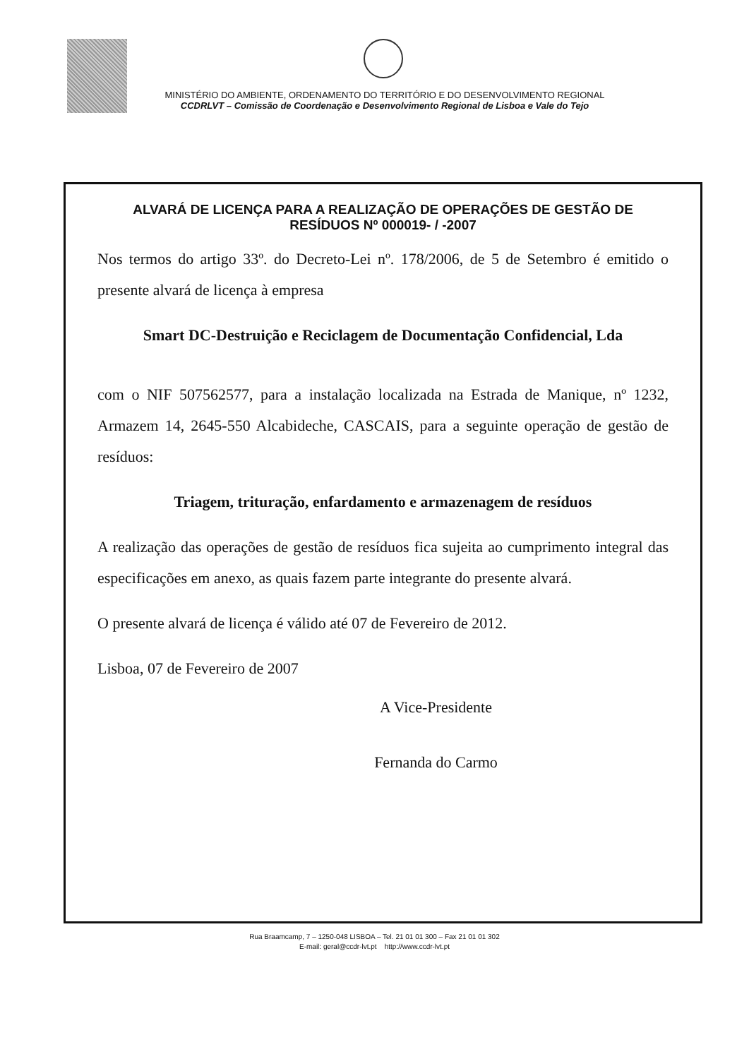MINISTÉRIO DO AMBIENTE, ORDENAMENTO DO TERRITÓRIO E DO DESENVOLVIMENTO REGIONAL
CCDRLVT – Comissão de Coordenação e Desenvolvimento Regional de Lisboa e Vale do Tejo
ALVARÁ DE LICENÇA PARA A REALIZAÇÃO DE OPERAÇÕES DE GESTÃO DE RESÍDUOS Nº 000019- / -2007
Nos termos do artigo 33º. do Decreto-Lei nº. 178/2006, de 5 de Setembro é emitido o presente alvará de licença à empresa
Smart DC-Destruição e Reciclagem de Documentação Confidencial, Lda
com o NIF 507562577, para a instalação localizada na Estrada de Manique, nº 1232, Armazem 14, 2645-550 Alcabideche, CASCAIS, para a seguinte operação de gestão de resíduos:
Triagem, trituração, enfardamento e armazenagem de resíduos
A realização das operações de gestão de resíduos fica sujeita ao cumprimento integral das especificações em anexo, as quais fazem parte integrante do presente alvará.
O presente alvará de licença é válido até 07 de Fevereiro de 2012.
Lisboa, 07 de Fevereiro de 2007
A Vice-Presidente
Fernanda do Carmo
Rua Braamcamp, 7 – 1250-048 LISBOA – Tel. 21 01 01 300 – Fax 21 01 01 302
E-mail: geral@ccdr-lvt.pt http://www.ccdr-lvt.pt